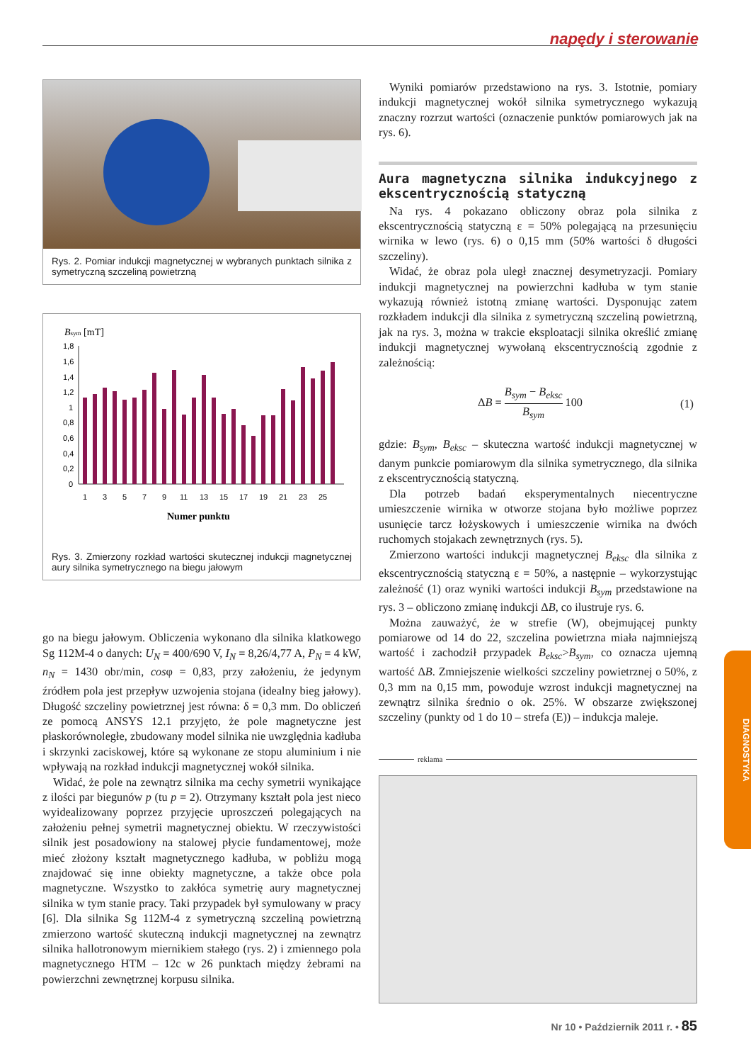napędy i sterowanie
Rys. 2. Pomiar indukcji magnetycznej w wybranych punktach silnika z symetryczną szczeliną powietrzną
Bsym [mT]
1,8
1,6
1,4
1,2
1
0,8
0,6
0,4
0,2
0
1
3
5
7
9
11
13
15
17
19
21
23
25
Numer punktu
Rys. 3. Zmierzony rozkład wartości skutecznej indukcji magnetycznej aury silnika symetrycznego na biegu jałowym
go na biegu jałowym. Obliczenia wykonano dla silnika klatkowego Sg 112M-4 o danych: U<sub>N</sub> = 400/690 V, I<sub>N</sub> = 8,26/4,77 A, P<sub>N</sub> = 4 kW, n<sub>N</sub> = 1430 obr/min, cosφ = 0,83, przy założeniu, że jedynym źródłem pola jest przepływ uzwojenia stojana (idealny bieg jałowy). Długość szczeliny powietrznej jest równa: δ = 0,3 mm. Do obliczeń ze pomocą ANSYS 12.1 przyjęto, że pole magnetyczne jest płaskorównoległe, zbudowany model silnika nie uwzględnia kadłuba i skrzynki zaciskowej, które są wykonane ze stopu aluminium i nie wpływają na rozkład indukcji magnetycznej wokół silnika.
Widać, że pole na zewnątrz silnika ma cechy symetrii wynikające z ilości par biegunów p (tu p = 2). Otrzymany kształt pola jest nieco wyidealizowany poprzez przyjęcie uproszczeń polegających na założeniu pełnej symetrii magnetycznej obiektu. W rzeczywistości silnik jest posadowiony na stalowej płycie fundamentowej, może mieć złożony kształt magnetycznego kadłuba, w pobliżu mogą znajdować się inne obiekty magnetyczne, a także obce pola magnetyczne. Wszystko to zakłóca symetrię aury magnetycznej silnika w tym stanie pracy. Taki przypadek był symulowany w pracy [6]. Dla silnika Sg 112M-4 z symetryczną szczeliną powietrzną zmierzono wartość skuteczną indukcji magnetycznej na zewnątrz silnika hallotronowym miernikiem stałego (rys. 2) i zmiennego pola magnetycznego HTM – 12c w 26 punktach między żebrami na powierzchni zewnętrznej korpusu silnika.
Wyniki pomiarów przedstawiono na rys. 3. Istotnie, pomiary indukcji magnetycznej wokół silnika symetrycznego wykazują znaczny rozrzut wartości (oznaczenie punktów pomiarowych jak na rys. 6).
Aura magnetyczna silnika indukcyjnego z ekscentrycznością statyczną
Na rys. 4 pokazano obliczony obraz pola silnika z ekscentrycznością statyczną ε = 50% polegającą na przesunięciu wirnika w lewo (rys. 6) o 0,15 mm (50% wartości δ długości szczeliny).
Widać, że obraz pola uległ znacznej desymetryzacji. Pomiary indukcji magnetycznej na powierzchni kadłuba w tym stanie wykazują również istotną zmianę wartości. Dysponując zatem rozkładem indukcji dla silnika z symetryczną szczeliną powietrzną, jak na rys. 3, można w trakcie eksploatacji silnika określić zmianę indukcji magnetycznej wywołaną ekscentrycznością zgodnie z zależnością:
ΔB = B<sub>sym</sub> − B<sub>eksc</sub> B<sub>sym</sub> 100 (1)
gdzie: B<sub>sym</sub>, B<sub>eksc</sub> – skuteczna wartość indukcji magnetycznej w danym punkcie pomiarowym dla silnika symetrycznego, dla silnika z ekscentrycznością statyczną.
Dla potrzeb badań eksperymentalnych niecentryczne umieszczenie wirnika w otworze stojana było możliwe poprzez usunięcie tarcz łożyskowych i umieszczenie wirnika na dwóch ruchomych stojakach zewnętrznych (rys. 5).
Zmierzono wartości indukcji magnetycznej B<sub>eksc</sub> dla silnika z ekscentrycznością statyczną ε = 50%, a następnie – wykorzystując zależność (1) oraz wyniki wartości indukcji B<sub>sym</sub> przedstawione na rys. 3 – obliczono zmianę indukcji ΔB, co ilustruje rys. 6.
Można zauważyć, że w strefie (W), obejmującej punkty pomiarowe od 14 do 22, szczelina powietrzna miała najmniejszą wartość i zachodził przypadek B<sub>eksc</sub>>B<sub>sym</sub>, co oznacza ujemną wartość ΔB. Zmniejszenie wielkości szczeliny powietrznej o 50%, z 0,3 mm na 0,15 mm, powoduje wzrost indukcji magnetycznej na zewnątrz silnika średnio o ok. 25%. W obszarze zwiększonej szczeliny (punkty od 1 do 10 – strefa (E)) – indukcja maleje.
reklama
DIAGNOSTYKA
Nr 10 • Październik 2011 r. • 85